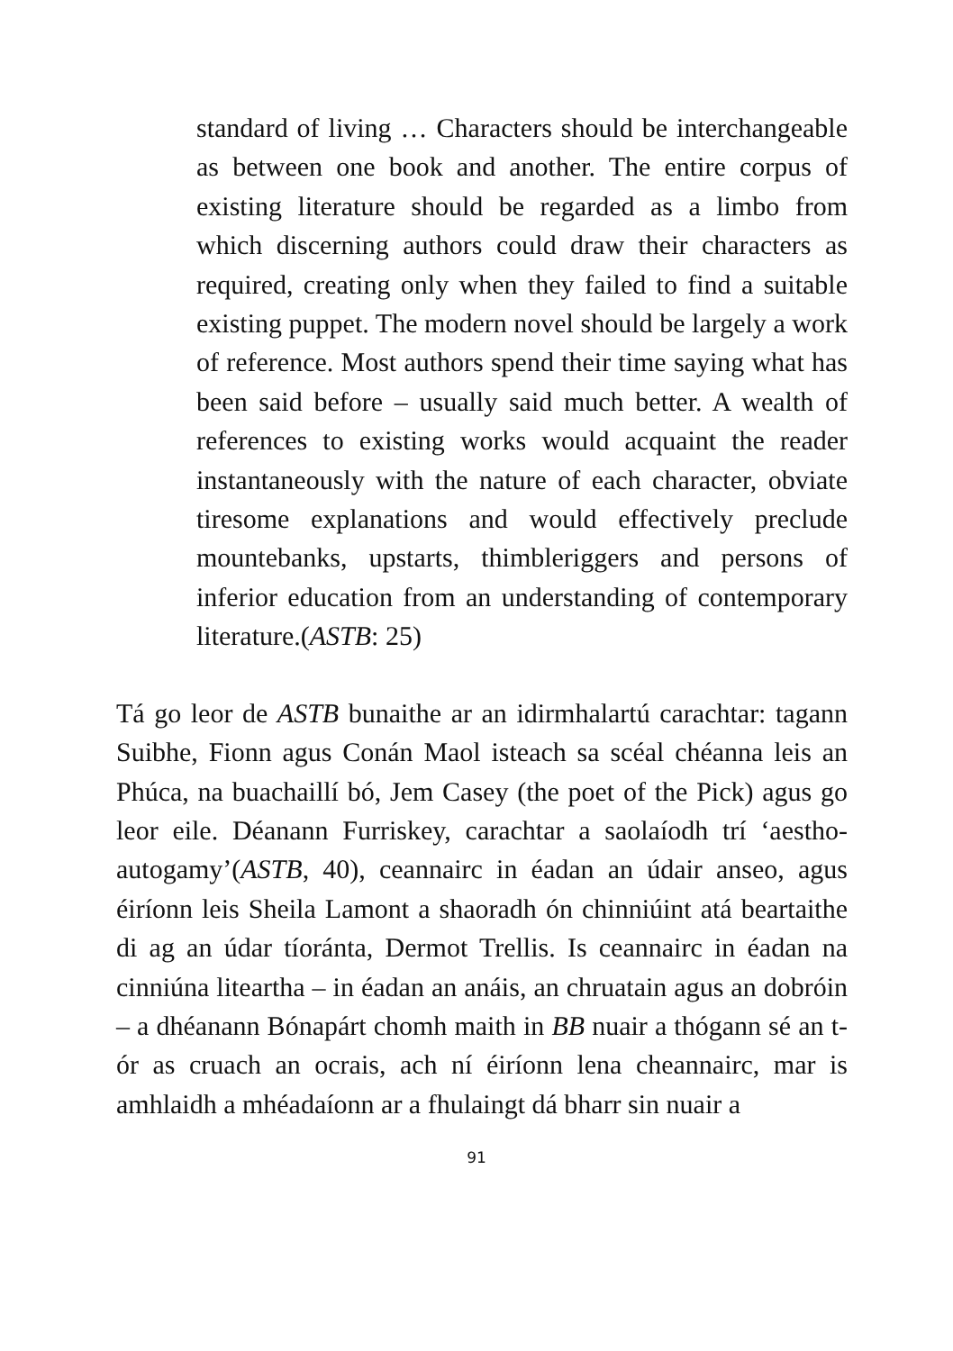standard of living … Characters should be interchangeable as between one book and another. The entire corpus of existing literature should be regarded as a limbo from which discerning authors could draw their characters as required, creating only when they failed to find a suitable existing puppet. The modern novel should be largely a work of reference. Most authors spend their time saying what has been said before – usually said much better. A wealth of references to existing works would acquaint the reader instantaneously with the nature of each character, obviate tiresome explanations and would effectively preclude mountebanks, upstarts, thimbleriggers and persons of inferior education from an understanding of contemporary literature.(ASTB: 25)
Tá go leor de ASTB bunaithe ar an idirmhalartú carachtar: tagann Suibhe, Fionn agus Conán Maol isteach sa scéal chéanna leis an Phúca, na buachaillí bó, Jem Casey (the poet of the Pick) agus go leor eile. Déanann Furriskey, carachtar a saolaíodh trí ‘aestho-autogamy’(ASTB, 40), ceannairc in éadan an údair anseo, agus éiríonn leis Sheila Lamont a shaoradh ón chinniúint atá beartaithe di ag an údar tíoránta, Dermot Trellis. Is ceannairc in éadan na cinniúna liteartha – in éadan an anáis, an chruatain agus an dobróin – a dhéanann Bónapárt chomh maith in BB nuair a thógann sé an t-ór as cruach an ocrais, ach ní éiríonn lena cheannairc, mar is amhlaidh a mhéadaíonn ar a fhulaingt dá bharr sin nuair a
91